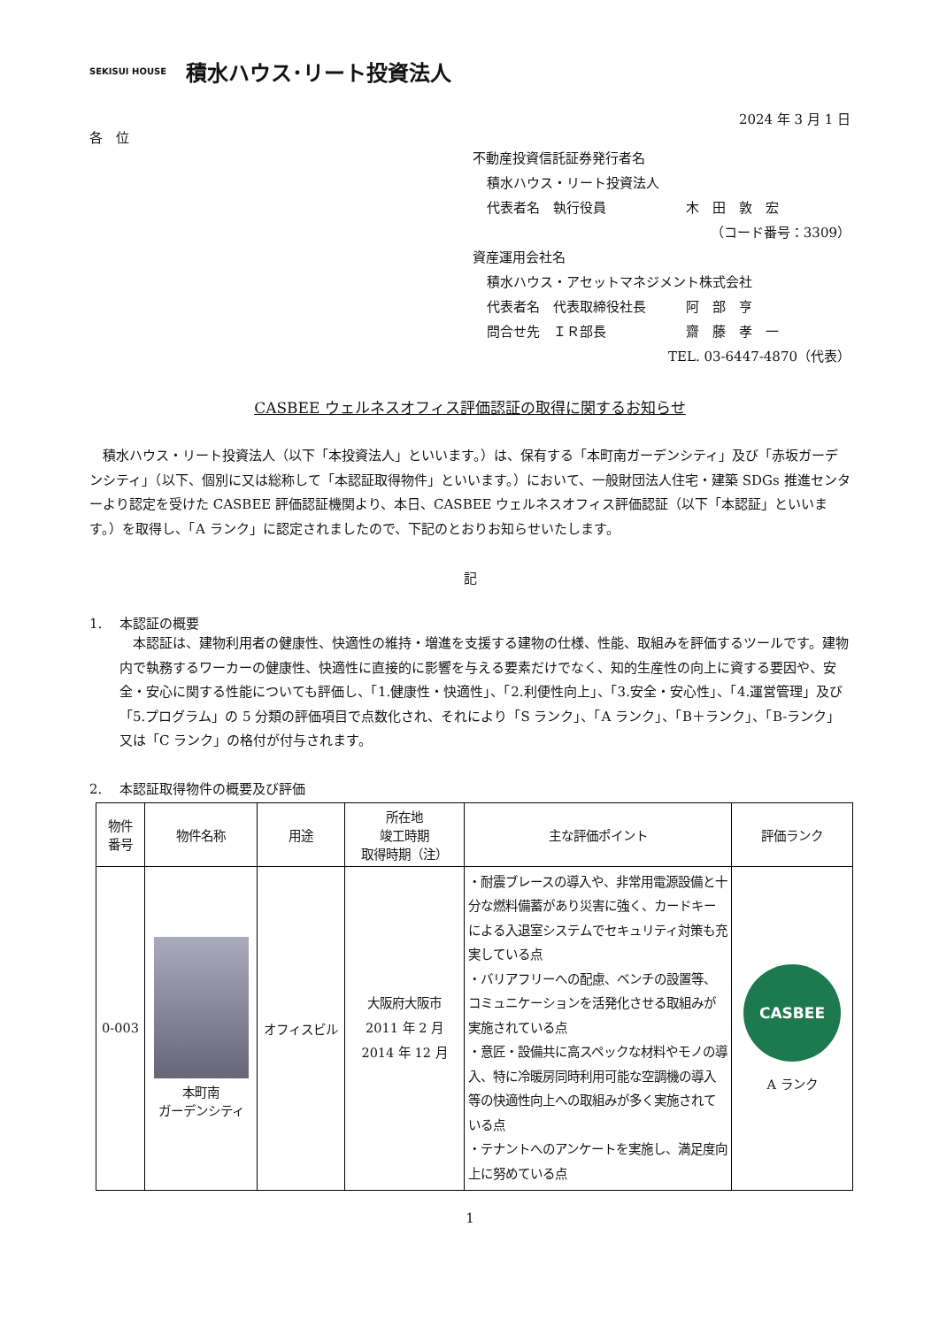SEKISUI HOUSE 積水ハウス･リート投資法人
2024 年 3 月 1 日
各　位
不動産投資信託証券発行者名
積水ハウス・リート投資法人
代表者名　執行役員　　　　　　木　田　敦　宏
（コード番号：3309）
資産運用会社名
積水ハウス・アセットマネジメント株式会社
代表者名　代表取締役社長　　　阿　部　亨
問合せ先　ＩＲ部長　　　　　　齋　藤　孝　一
TEL. 03-6447-4870（代表）
CASBEE ウェルネスオフィス評価認証の取得に関するお知らせ
積水ハウス・リート投資法人（以下「本投資法人」といいます。）は、保有する「本町南ガーデンシティ」及び「赤坂ガーデンシティ」（以下、個別に又は総称して「本認証取得物件」といいます。）において、一般財団法人住宅・建築 SDGs 推進センターより認定を受けた CASBEE 評価認証機関より、本日、CASBEE ウェルネスオフィス評価認証（以下「本認証」といいます。）を取得し、「A ランク」に認定されましたので、下記のとおりお知らせいたします。
記
1.　 本認証の概要
本認証は、建物利用者の健康性、快適性の維持・増進を支援する建物の仕様、性能、取組みを評価するツールです。建物内で執務するワーカーの健康性、快適性に直接的に影響を与える要素だけでなく、知的生産性の向上に資する要因や、安全・安心に関する性能についても評価し、「1.健康性・快適性」、「2.利便性向上」、「3.安全・安心性」、「4.運営管理」及び「5.プログラム」の 5 分類の評価項目で点数化され、それにより「S ランク」、「A ランク」、「B＋ランク」、「B-ランク」又は「C ランク」の格付が付与されます。
2.　 本認証取得物件の概要及び評価
| 物件 番号 | 物件名称 | 用途 | 所在地 竣工時期 取得時期（注） | 主な評価ポイント | 評価ランク |
| --- | --- | --- | --- | --- | --- |
| 0-003 | 本町南 ガーデンシティ | オフィスビル | 大阪府大阪市 2011 年 2 月 2014 年 12 月 | ・耐震ブレースの導入や、非常用電源設備と十分な燃料備蓄があり災害に強く、カードキーによる入退室システムでセキュリティ対策も充実している点 ・バリアフリーへの配慮、ベンチの設置等、コミュニケーションを活発化させる取組みが実施されている点 ・意匠・設備共に高スペックな材料やモノの導入、特に冷暖房同時利用可能な空調機の導入等の快適性向上への取組みが多く実施されている点 ・テナントへのアンケートを実施し、満足度向上に努めている点 | CASBEE A ランク |
1